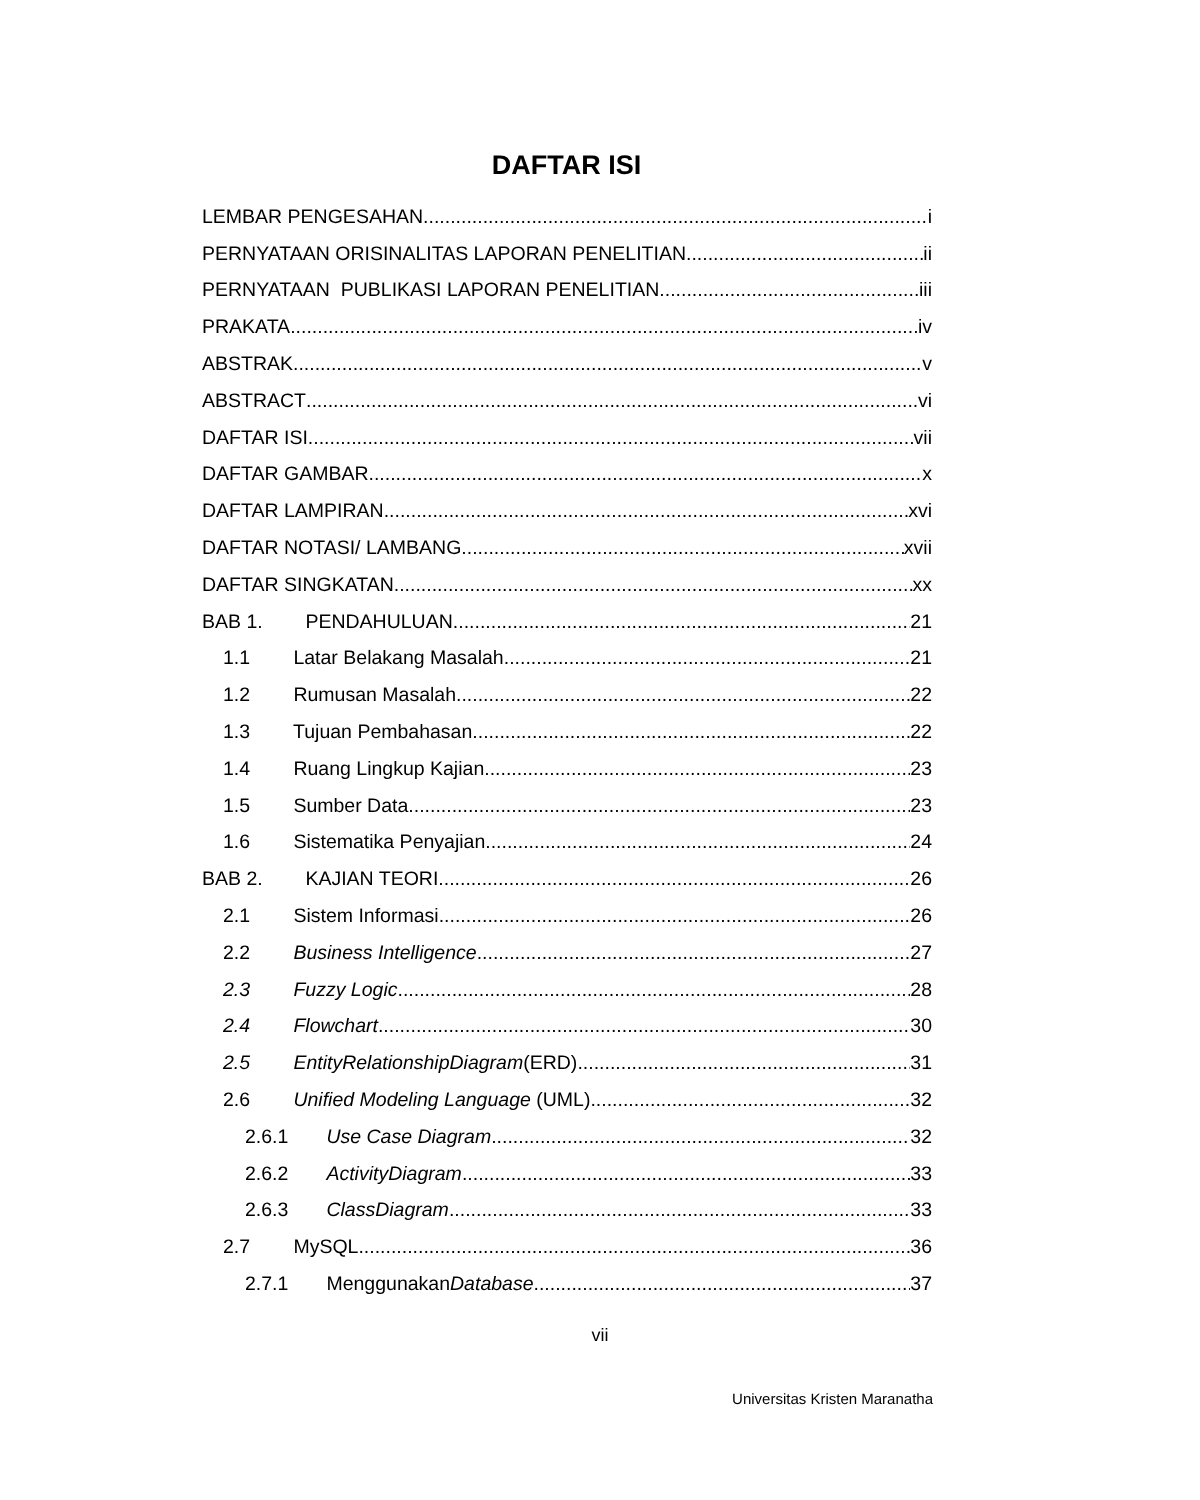DAFTAR ISI
LEMBAR PENGESAHAN i
PERNYATAAN ORISINALITAS LAPORAN PENELITIAN ii
PERNYATAAN PUBLIKASI LAPORAN PENELITIAN iii
PRAKATA iv
ABSTRAK v
ABSTRACT vi
DAFTAR ISI vii
DAFTAR GAMBAR x
DAFTAR LAMPIRAN xvi
DAFTAR NOTASI/ LAMBANG xvii
DAFTAR SINGKATAN xx
BAB 1. PENDAHULUAN 21
1.1 Latar Belakang Masalah 21
1.2 Rumusan Masalah 22
1.3 Tujuan Pembahasan 22
1.4 Ruang Lingkup Kajian 23
1.5 Sumber Data 23
1.6 Sistematika Penyajian 24
BAB 2. KAJIAN TEORI 26
2.1 Sistem Informasi 26
2.2 Business Intelligence 27
2.3 Fuzzy Logic 28
2.4 Flowchart 30
2.5 EntityRelationshipDiagram(ERD) 31
2.6 Unified Modeling Language (UML) 32
2.6.1 Use Case Diagram 32
2.6.2 ActivityDiagram 33
2.6.3 ClassDiagram 33
2.7 MySQL 36
2.7.1 MenggunakanDatabase 37
vii
Universitas Kristen Maranatha